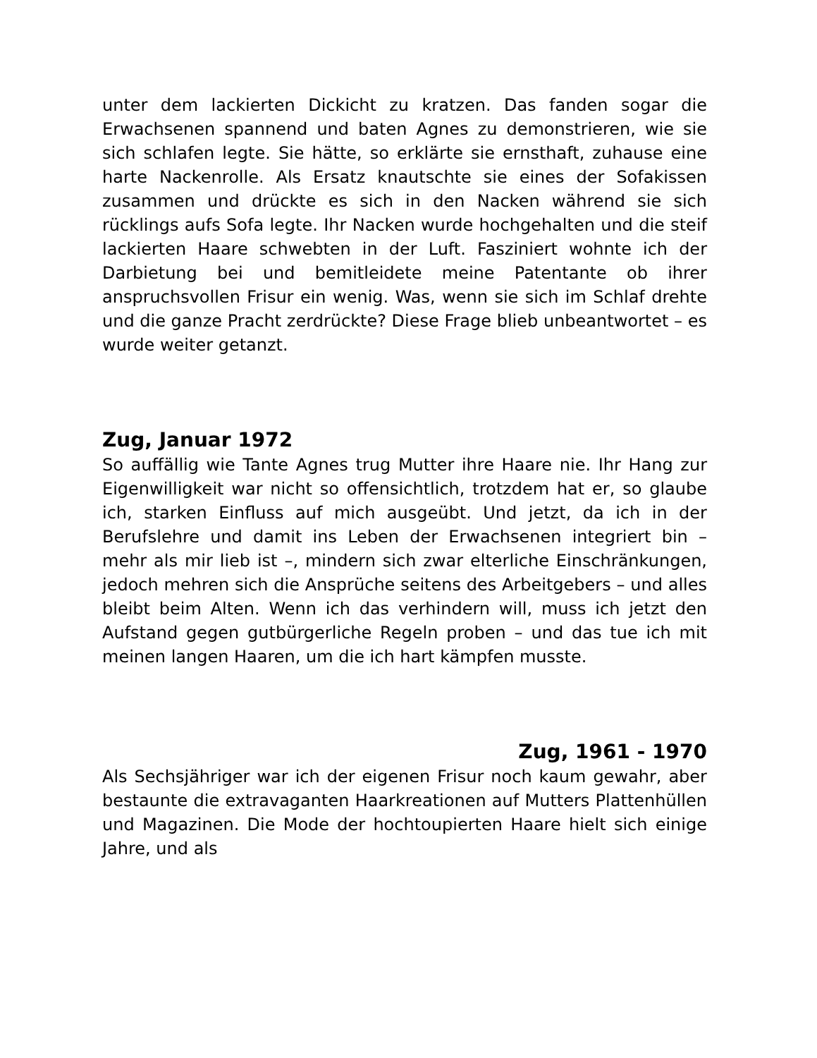unter dem lackierten Dickicht zu kratzen. Das fanden sogar die Erwachsenen spannend und baten Agnes zu demonstrieren, wie sie sich schlafen legte. Sie hätte, so erklärte sie ernsthaft, zuhause eine harte Nackenrolle. Als Ersatz knautschte sie eines der Sofakissen zusammen und drückte es sich in den Nacken während sie sich rücklings aufs Sofa legte. Ihr Nacken wurde hochgehalten und die steif lackierten Haare schwebten in der Luft. Fasziniert wohnte ich der Darbietung bei und bemitleidete meine Patentante ob ihrer anspruchsvollen Frisur ein wenig. Was, wenn sie sich im Schlaf drehte und die ganze Pracht zerdrückte? Diese Frage blieb unbeantwortet – es wurde weiter getanzt.
Zug, Januar 1972
So auffällig wie Tante Agnes trug Mutter ihre Haare nie. Ihr Hang zur Eigenwilligkeit war nicht so offensichtlich, trotzdem hat er, so glaube ich, starken Einfluss auf mich ausgeübt. Und jetzt, da ich in der Berufslehre und damit ins Leben der Erwachsenen integriert bin – mehr als mir lieb ist –, mindern sich zwar elterliche Einschränkungen, jedoch mehren sich die Ansprüche seitens des Arbeitgebers – und alles bleibt beim Alten. Wenn ich das verhindern will, muss ich jetzt den Aufstand gegen gutbürgerliche Regeln proben – und das tue ich mit meinen langen Haaren, um die ich hart kämpfen musste.
Zug, 1961 - 1970
Als Sechsjähriger war ich der eigenen Frisur noch kaum gewahr, aber bestaunte die extravaganten Haarkreationen auf Mutters Plattenhüllen und Magazinen. Die Mode der hochtoupierten Haare hielt sich einige Jahre, und als